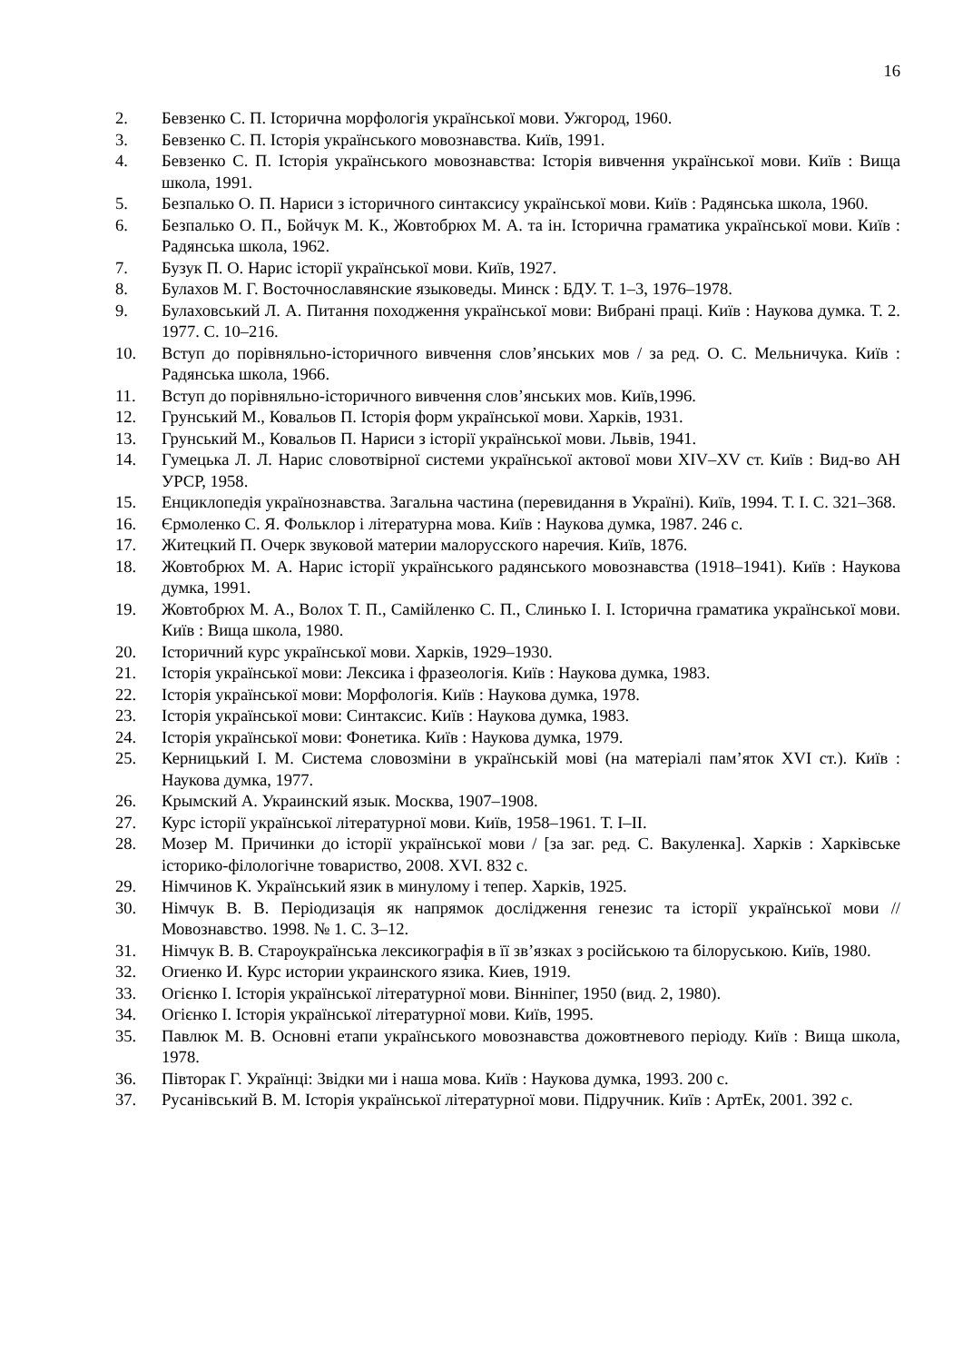16
2. Бевзенко С. П. Історична морфологія української мови. Ужгород, 1960.
3. Бевзенко С. П. Історія українського мовознавства. Київ, 1991.
4. Бевзенко С. П. Історія українського мовознавства: Історія вивчення української мови. Київ : Вища школа, 1991.
5. Безпалько О. П. Нариси з історичного синтаксису української мови. Київ : Радянська школа, 1960.
6. Безпалько О. П., Бойчук М. К., Жовтобрюх М. А. та ін. Історична граматика української мови. Київ : Радянська школа, 1962.
7. Бузук П. О. Нарис історії української мови. Київ, 1927.
8. Булахов М. Г. Восточнославянские языковеды. Минск : БДУ. Т. 1–3, 1976–1978.
9. Булаховський Л. А. Питання походження української мови: Вибрані праці. Київ : Наукова думка. Т. 2. 1977. С. 10–216.
10. Вступ до порівняльно-історичного вивчення слов’янських мов / за ред. О. С. Мельничука. Київ : Радянська школа, 1966.
11. Вступ до порівняльно-історичного вивчення слов’янських мов. Київ,1996.
12. Грунський М., Ковальов П. Історія форм української мови. Харків, 1931.
13. Грунський М., Ковальов П. Нариси з історії української мови. Львів, 1941.
14. Гумецька Л. Л. Нарис словотвірної системи української актової мови XIV–XV ст. Київ : Вид-во АН УРСР, 1958.
15. Енциклопедія українознавства. Загальна частина (перевидання в Україні). Київ, 1994. Т. І. С. 321–368.
16. Єрмоленко С. Я. Фольклор і літературна мова. Київ : Наукова думка, 1987. 246 с.
17. Житецкий П. Очерк звуковой материи малорусского наречия. Київ, 1876.
18. Жовтобрюх М. А. Нарис історії українського радянського мовознавства (1918–1941). Київ : Наукова думка, 1991.
19. Жовтобрюх М. А., Волох Т. П., Самійленко С. П., Слинько І. І. Історична граматика української мови. Київ : Вища школа, 1980.
20. Історичний курс української мови. Харків, 1929–1930.
21. Історія української мови: Лексика і фразеологія. Київ : Наукова думка, 1983.
22. Історія української мови: Морфологія. Київ : Наукова думка, 1978.
23. Історія української мови: Синтаксис. Київ : Наукова думка, 1983.
24. Історія української мови: Фонетика. Київ : Наукова думка, 1979.
25. Керницький І. М. Система словозміни в українській мові (на матеріалі пам’яток XVI ст.). Київ : Наукова думка, 1977.
26. Крымский А. Украинский язык. Москва, 1907–1908.
27. Курс історії української літературної мови. Київ, 1958–1961. Т. І–ІІ.
28. Мозер М. Причинки до історії української мови / [за заг. ред. С. Вакуленка]. Харків : Харківське історико-філологічне товариство, 2008. XVI. 832 с.
29. Німчинов К. Український язик в минулому і тепер. Харків, 1925.
30. Німчук В. В. Періодизація як напрямок дослідження генезис та історії української мови // Мовознавство. 1998. № 1. С. 3–12.
31. Німчук В. В. Староукраїнська лексикографія в її зв’язках з російською та білоруською. Київ, 1980.
32. Огиенко И. Курс истории украинского язика. Киев, 1919.
33. Огієнко І. Історія української літературної мови. Вінніпег, 1950 (вид. 2, 1980).
34. Огієнко І. Історія української літературної мови. Київ, 1995.
35. Павлюк М. В. Основні етапи українського мовознавства дожовтневого періоду. Київ : Вища школа, 1978.
36. Півторак Г. Українці: Звідки ми і наша мова. Київ : Наукова думка, 1993. 200 с.
37. Русанівський В. М. Історія української літературної мови. Підручник. Київ : АртЕк, 2001. 392 с.